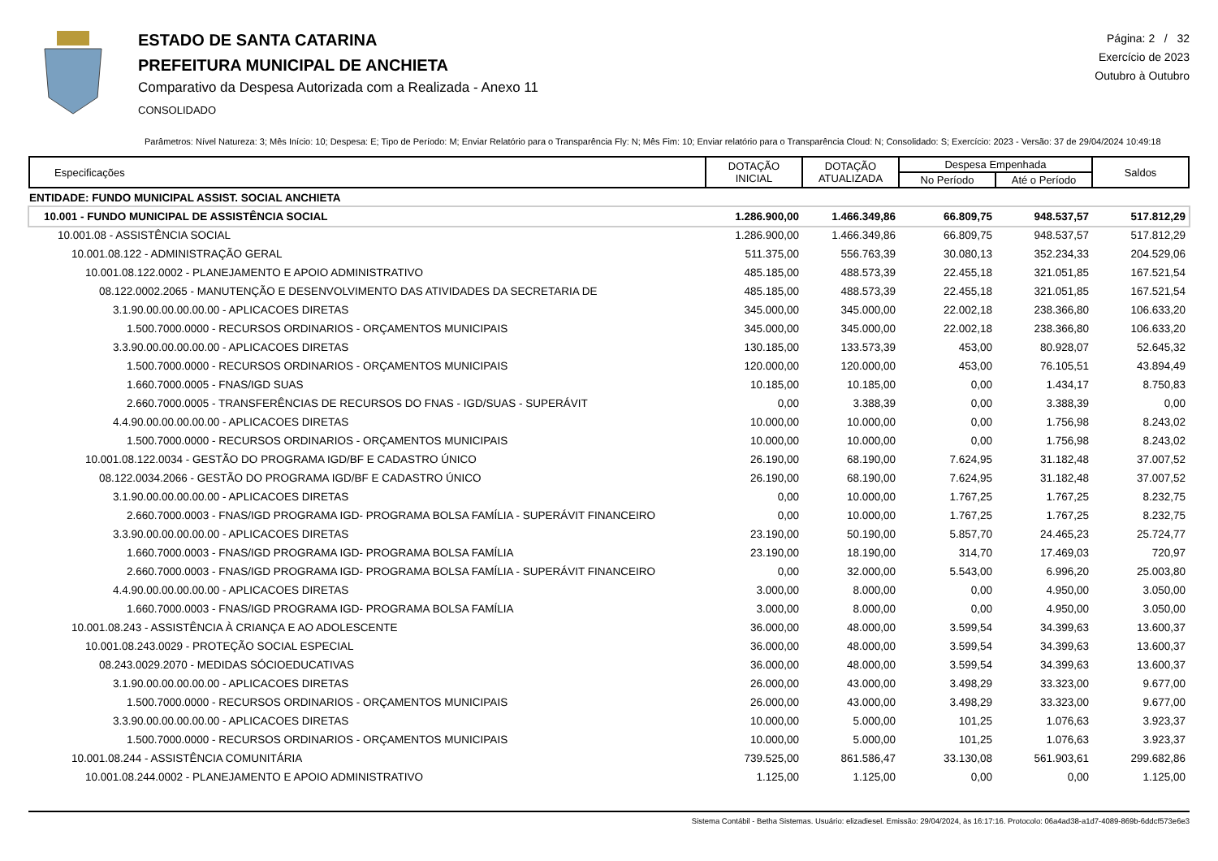ESTADO DE SANTA CATARINA
PREFEITURA MUNICIPAL DE ANCHIETA
Comparativo da Despesa Autorizada com a Realizada - Anexo 11
CONSOLIDADO
Página: 2 / 32
Exercício de 2023
Outubro à Outubro
Parâmetros: Nível Natureza: 3; Mês Início: 10; Despesa: E; Tipo de Período: M; Enviar Relatório para o Transparência Fly: N; Mês Fim: 10; Enviar relatório para o Transparência Cloud: N; Consolidado: S; Exercício: 2023 - Versão: 37 de 29/04/2024 10:49:18
| Especificações | DOTAÇÃO INICIAL | DOTAÇÃO ATUALIZADA | Despesa Empenhada | | Saldos |
| --- | --- | --- | --- | --- | --- |
| | | | No Período | Até o Período | |
| ENTIDADE: FUNDO MUNICIPAL ASSIST. SOCIAL ANCHIETA | | | | | |
| 10.001 - FUNDO MUNICIPAL DE ASSISTÊNCIA SOCIAL | 1.286.900,00 | 1.466.349,86 | 66.809,75 | 948.537,57 | 517.812,29 |
| 10.001.08 - ASSISTÊNCIA SOCIAL | 1.286.900,00 | 1.466.349,86 | 66.809,75 | 948.537,57 | 517.812,29 |
| 10.001.08.122 - ADMINISTRAÇÃO GERAL | 511.375,00 | 556.763,39 | 30.080,13 | 352.234,33 | 204.529,06 |
| 10.001.08.122.0002 - PLANEJAMENTO E APOIO ADMINISTRATIVO | 485.185,00 | 488.573,39 | 22.455,18 | 321.051,85 | 167.521,54 |
| 08.122.0002.2065 - MANUTENÇÃO E DESENVOLVIMENTO DAS ATIVIDADES DA SECRETARIA DE | 485.185,00 | 488.573,39 | 22.455,18 | 321.051,85 | 167.521,54 |
| 3.1.90.00.00.00.00.00 - APLICACOES DIRETAS | 345.000,00 | 345.000,00 | 22.002,18 | 238.366,80 | 106.633,20 |
| 1.500.7000.0000 - RECURSOS ORDINARIOS - ORÇAMENTOS MUNICIPAIS | 345.000,00 | 345.000,00 | 22.002,18 | 238.366,80 | 106.633,20 |
| 3.3.90.00.00.00.00.00 - APLICACOES DIRETAS | 130.185,00 | 133.573,39 | 453,00 | 80.928,07 | 52.645,32 |
| 1.500.7000.0000 - RECURSOS ORDINARIOS - ORÇAMENTOS MUNICIPAIS | 120.000,00 | 120.000,00 | 453,00 | 76.105,51 | 43.894,49 |
| 1.660.7000.0005 - FNAS/IGD SUAS | 10.185,00 | 10.185,00 | 0,00 | 1.434,17 | 8.750,83 |
| 2.660.7000.0005 - TRANSFERÊNCIAS DE RECURSOS DO FNAS - IGD/SUAS - SUPERÁVIT | 0,00 | 3.388,39 | 0,00 | 3.388,39 | 0,00 |
| 4.4.90.00.00.00.00.00 - APLICACOES DIRETAS | 10.000,00 | 10.000,00 | 0,00 | 1.756,98 | 8.243,02 |
| 1.500.7000.0000 - RECURSOS ORDINARIOS - ORÇAMENTOS MUNICIPAIS | 10.000,00 | 10.000,00 | 0,00 | 1.756,98 | 8.243,02 |
| 10.001.08.122.0034 - GESTÃO DO PROGRAMA IGD/BF E CADASTRO ÚNICO | 26.190,00 | 68.190,00 | 7.624,95 | 31.182,48 | 37.007,52 |
| 08.122.0034.2066 - GESTÃO DO PROGRAMA IGD/BF E CADASTRO ÚNICO | 26.190,00 | 68.190,00 | 7.624,95 | 31.182,48 | 37.007,52 |
| 3.1.90.00.00.00.00.00 - APLICACOES DIRETAS | 0,00 | 10.000,00 | 1.767,25 | 1.767,25 | 8.232,75 |
| 2.660.7000.0003 - FNAS/IGD PROGRAMA IGD- PROGRAMA BOLSA FAMÍLIA - SUPERÁVIT FINANCEIRO | 0,00 | 10.000,00 | 1.767,25 | 1.767,25 | 8.232,75 |
| 3.3.90.00.00.00.00.00 - APLICACOES DIRETAS | 23.190,00 | 50.190,00 | 5.857,70 | 24.465,23 | 25.724,77 |
| 1.660.7000.0003 - FNAS/IGD PROGRAMA IGD- PROGRAMA BOLSA FAMÍLIA | 23.190,00 | 18.190,00 | 314,70 | 17.469,03 | 720,97 |
| 2.660.7000.0003 - FNAS/IGD PROGRAMA IGD- PROGRAMA BOLSA FAMÍLIA - SUPERÁVIT FINANCEIRO | 0,00 | 32.000,00 | 5.543,00 | 6.996,20 | 25.003,80 |
| 4.4.90.00.00.00.00.00 - APLICACOES DIRETAS | 3.000,00 | 8.000,00 | 0,00 | 4.950,00 | 3.050,00 |
| 1.660.7000.0003 - FNAS/IGD PROGRAMA IGD- PROGRAMA BOLSA FAMÍLIA | 3.000,00 | 8.000,00 | 0,00 | 4.950,00 | 3.050,00 |
| 10.001.08.243 - ASSISTÊNCIA À CRIANÇA E AO ADOLESCENTE | 36.000,00 | 48.000,00 | 3.599,54 | 34.399,63 | 13.600,37 |
| 10.001.08.243.0029 - PROTEÇÃO SOCIAL ESPECIAL | 36.000,00 | 48.000,00 | 3.599,54 | 34.399,63 | 13.600,37 |
| 08.243.0029.2070 - MEDIDAS SÓCIOEDUCATIVAS | 36.000,00 | 48.000,00 | 3.599,54 | 34.399,63 | 13.600,37 |
| 3.1.90.00.00.00.00.00 - APLICACOES DIRETAS | 26.000,00 | 43.000,00 | 3.498,29 | 33.323,00 | 9.677,00 |
| 1.500.7000.0000 - RECURSOS ORDINARIOS - ORÇAMENTOS MUNICIPAIS | 26.000,00 | 43.000,00 | 3.498,29 | 33.323,00 | 9.677,00 |
| 3.3.90.00.00.00.00.00 - APLICACOES DIRETAS | 10.000,00 | 5.000,00 | 101,25 | 1.076,63 | 3.923,37 |
| 1.500.7000.0000 - RECURSOS ORDINARIOS - ORÇAMENTOS MUNICIPAIS | 10.000,00 | 5.000,00 | 101,25 | 1.076,63 | 3.923,37 |
| 10.001.08.244 - ASSISTÊNCIA COMUNITÁRIA | 739.525,00 | 861.586,47 | 33.130,08 | 561.903,61 | 299.682,86 |
| 10.001.08.244.0002 - PLANEJAMENTO E APOIO ADMINISTRATIVO | 1.125,00 | 1.125,00 | 0,00 | 0,00 | 1.125,00 |
Sistema Contábil - Betha Sistemas. Usuário: elizadiesel. Emissão: 29/04/2024, às 16:17:16. Protocolo: 06a4ad38-a1d7-4089-869b-6ddcf573e6e3